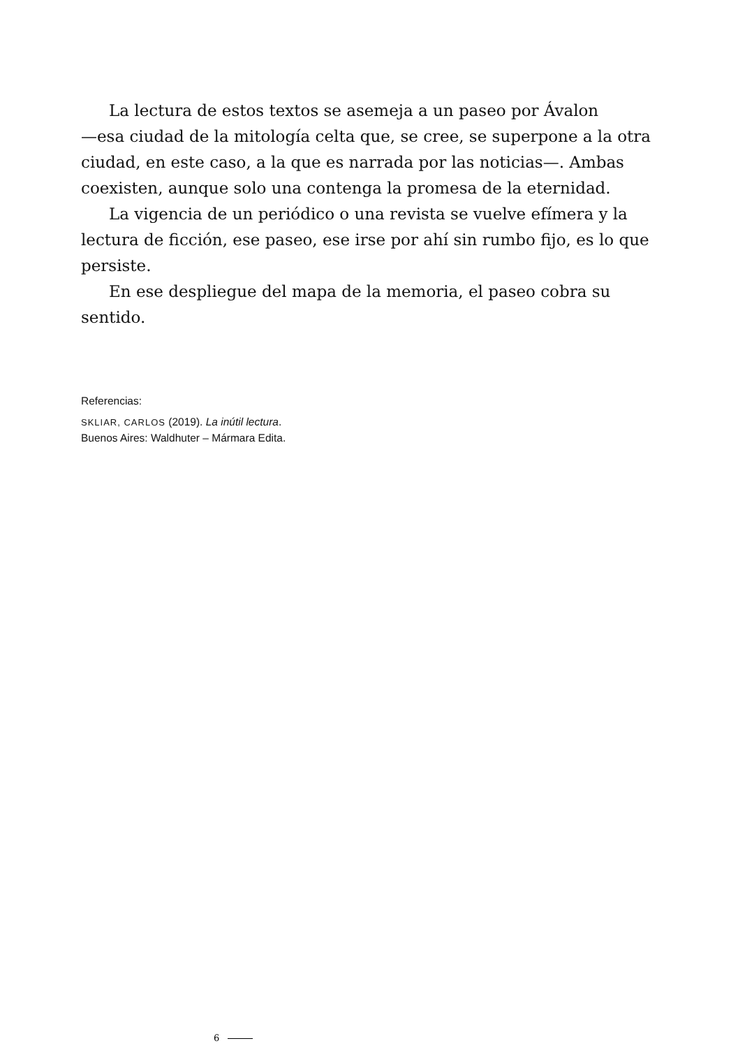La lectura de estos textos se asemeja a un paseo por Ávalon
—esa ciudad de la mitología celta que, se cree, se superpone a la otra ciudad, en este caso, a la que es narrada por las noticias—. Ambas coexisten, aunque solo una contenga la promesa de la eternidad.
La vigencia de un periódico o una revista se vuelve efímera y la lectura de ficción, ese paseo, ese irse por ahí sin rumbo fijo, es lo que persiste.
En ese despliegue del mapa de la memoria, el paseo cobra su sentido.
Referencias:
SKLIAR, CARLOS (2019). La inútil lectura.
Buenos Aires: Waldhuter – Mármara Edita.
6